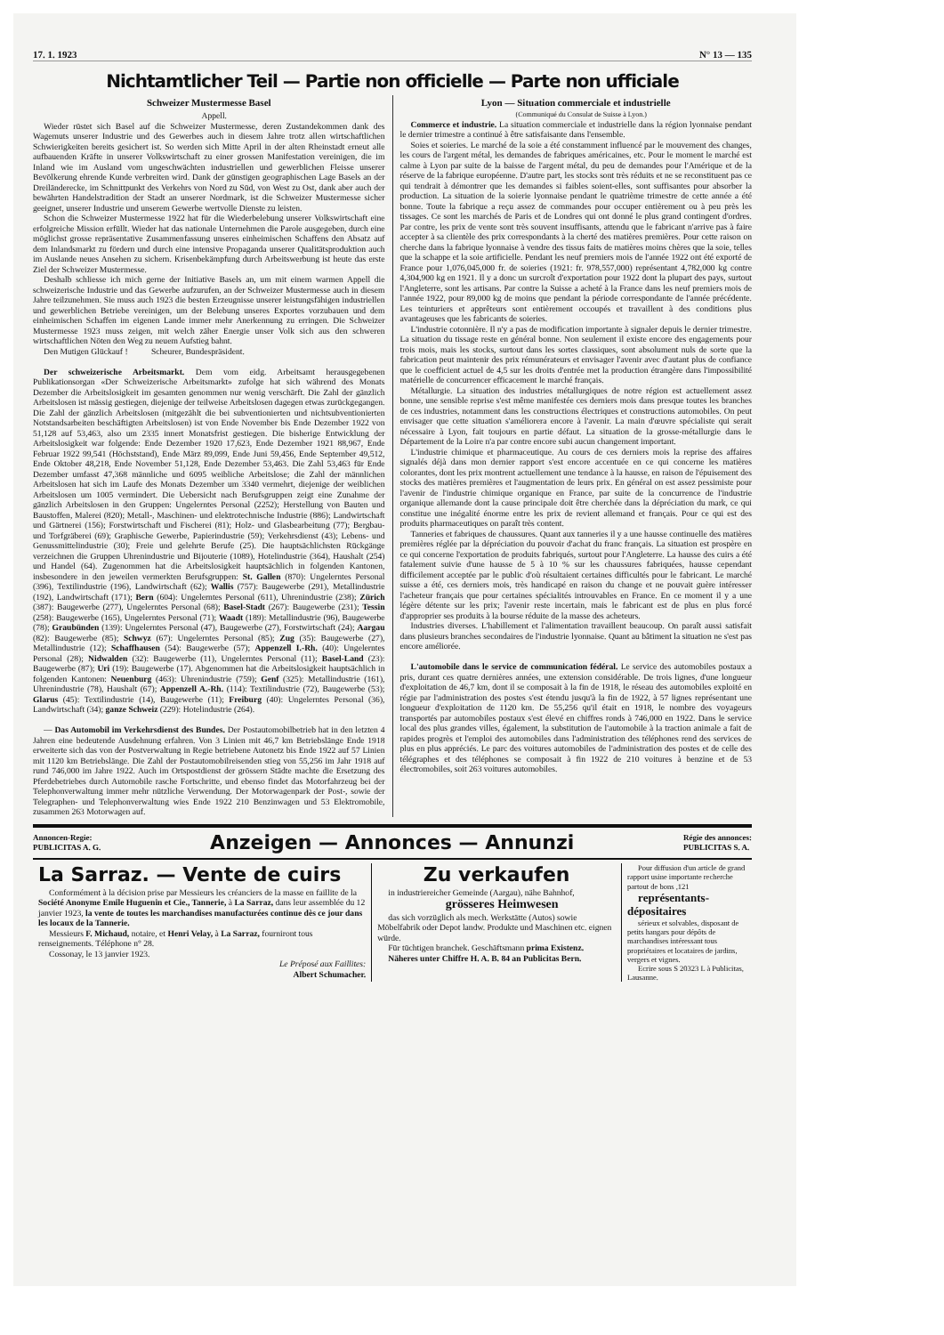17. 1. 1923 N° 13 — 135
Nichtamtlicher Teil — Partie non officielle — Parte non ufficiale
Schweizer Mustermesse Basel
Appell.
Wieder rüstet sich Basel auf die Schweizer Mustermesse, deren Zustandekommen dank des Wagemuts unserer Industrie und des Gewerbes auch in diesem Jahre trotz allen wirtschaftlichen Schwierigkeiten bereits gesichert ist. So werden sich Mitte April in der alten Rheinstadt erneut alle aufbauenden Kräfte in unserer Volkswirtschaft zu einer grossen Manifestation vereinigen, die im Inland wie im Ausland vom ungeschwächten industriellen und gewerblichen Fleisse unserer Bevölkerung ehrende Kunde verbreiten wird. Dank der günstigen geographischen Lage Basels an der Dreiländerecke, im Schnittpunkt des Verkehrs von Nord zu Süd, von West zu Ost, dank aber auch der bewährten Handelstradition der Stadt an unserer Nordmark, ist die Schweizer Mustermesse sicher geeignet, unserer Industrie und unserem Gewerbe wertvolle Dienste zu leisten.
Schon die Schweizer Mustermesse 1922 hat für die Wiederbelebung unserer Volkswirtschaft eine erfolgreiche Mission erfüllt. Wieder hat das nationale Unternehmen die Parole ausgegeben, durch eine möglichst grosse repräsentative Zusammenfassung unseres einheimischen Schaffens den Absatz auf dem Inlandsmarkt zu fördern und durch eine intensive Propaganda unserer Qualitätsproduktion auch im Auslande neues Ansehen zu sichern. Krisenbekämpfung durch Arbeitswerbung ist heute das erste Ziel der Schweizer Mustermesse.
Deshalb schliesse ich mich gerne der Initiative Basels an, um mit einem warmen Appell die schweizerische Industrie und das Gewerbe aufzurufen, an der Schweizer Mustermesse auch in diesem Jahre teilzunehmen. Sie muss auch 1923 die besten Erzeugnisse unserer leistungsfähigen industriellen und gewerblichen Betriebe vereinigen, um der Belebung unseres Exportes vorzubauen und dem einheimischen Schaffen im eigenen Lande immer mehr Anerkennung zu erringen. Die Schweizer Mustermesse 1923 muss zeigen, mit welch zäher Energie unser Volk sich aus den schweren wirtschaftlichen Nöten den Weg zu neuem Aufstieg bahnt.
Den Mutigen Glückauf ! Scheurer, Bundespräsident.
Der schweizerische Arbeitsmarkt. Dem vom eidg. Arbeitsamt herausgegebenen Publikationsorgan «Der Schweizerische Arbeitsmarkt» zufolge hat sich während des Monats Dezember die Arbeitslosigkeit im gesamten genommen nur wenig verschärft. Die Zahl der gänzlich Arbeitslosen ist mässig gestiegen, diejenige der teilweise Arbeitslosen dagegen etwas zurückgegangen. Die Zahl der gänzlich Arbeitslosen (mitgezählt die bei subventionierten und nichtsubventionierten Notstandsarbeiten beschäftigten Arbeitslosen) ist von Ende November bis Ende Dezember 1922 von 51,128 auf 53,463, also um 2335 innert Monatsfrist gestiegen. Die bisherige Entwicklung der Arbeitslosigkeit war folgende: Ende Dezember 1920 17,623, Ende Dezember 1921 88,967, Ende Februar 1922 99,541 (Höchststand), Ende März 89,099, Ende Juni 59,456, Ende September 49,512, Ende Oktober 48,218, Ende November 51,128, Ende Dezember 53,463. Die Zahl 53,463 für Ende Dezember umfasst 47,368 männliche und 6095 weibliche Arbeitslose; die Zahl der männlichen Arbeitslosen hat sich im Laufe des Monats Dezember um 3340 vermehrt, diejenige der weiblichen Arbeitslosen um 1005 vermindert. Die Uebersicht nach Berufsgruppen zeigt eine Zunahme der gänzlich Arbeitslosen in den Gruppen: Ungelerntes Personal (2252); Herstellung von Bauten und Baustoffen, Malerei (820); Metall-, Maschinen- und elektrotechnische Industrie (886); Landwirtschaft und Gärtnerei (156); Forstwirtschaft und Fischerei (81); Holz- und Glasbearbeitung (77); Bergbau- und Torfgräberei (69); Graphische Gewerbe, Papierindustrie (59); Verkehrsdienst (43); Lebens- und Genussmittelindustrie (30); Freie und gelehrte Berufe (25). Die hauptsächlichsten Rückgänge verzeichnen die Gruppen Uhrenindustrie und Bijouterie (1089), Hotelindustrie (364), Haushalt (254) und Handel (64). Zugenommen hat die Arbeitslosigkeit hauptsächlich in folgenden Kantonen, insbesondere in den jeweilen vermerkten Berufsgruppen: St. Gallen (870): Ungelerntes Personal (396), Textilindustrie (196), Landwirtschaft (62); Wallis (757): Baugewerbe (291), Metallindustrie (192), Landwirtschaft (171); Bern (604): Ungelerntes Personal (611), Uhrenindustrie (238); Zürich (387): Baugewerbe (277), Ungelerntes Personal (68); Basel-Stadt (267): Baugewerbe (231); Tessin (258): Baugewerbe (165), Ungelerntes Personal (71); Waadt (189): Metallindustrie (96), Baugewerbe (78); Graubünden (139): Ungelerntes Personal (47), Baugewerbe (27), Forstwirtschaft (24); Aargau (82): Baugewerbe (85); Schwyz (67): Ungelerntes Personal (85); Zug (35): Baugewerbe (27), Metallindustrie (12); Schaffhausen (54): Baugewerbe (57); Appenzell I.-Rh. (40): Ungelerntes Personal (28); Nidwalden (32): Baugewerbe (11), Ungelerntes Personal (11); Basel-Land (23): Baugewerbe (87); Uri (19): Baugewerbe (17). Abgenommen hat die Arbeitslosigkeit hauptsächlich in folgenden Kantonen: Neuenburg (463): Uhrenindustrie (759); Genf (325): Metallindustrie (161), Uhrenindustrie (78), Haushalt (67); Appenzell A.-Rh. (114): Textilindustrie (72), Baugewerbe (53); Glarus (45): Textilindustrie (14), Baugewerbe (11); Freiburg (40): Ungelerntes Personal (36), Landwirtschaft (34); ganze Schweiz (229): Hotelindustrie (264).
— Das Automobil im Verkehrsdienst des Bundes. Der Postautomobilbetrieb hat in den letzten 4 Jahren eine bedeutende Ausdehnung erfahren. Von 3 Linien mit 46,7 km Betriebslänge Ende 1918 erweiterte sich das von der Postverwaltung in Regie betriebene Autonetz bis Ende 1922 auf 57 Linien mit 1120 km Betriebslänge. Die Zahl der Postautomobilreisenden stieg von 55,256 im Jahr 1918 auf rund 746,000 im Jahre 1922. Auch im Ortspostdienst der grössern Städte machte die Ersetzung des Pferdebetriebes durch Automobile rasche Fortschritte, und ebenso findet das Motorfahrzeug bei der Telephonverwaltung immer mehr nützliche Verwendung. Der Motorwagenpark der Post-, sowie der Telegraphen- und Telephonverwaltung wies Ende 1922 210 Benzinwagen und 53 Elektromobile, zusammen 263 Motorwagen auf.
Lyon — Situation commerciale et industrielle
(Communiqué du Consulat de Suisse à Lyon.)
Commerce et industrie. La situation commerciale et industrielle dans la région lyonnaise pendant le dernier trimestre a continué à être satisfaisante dans l'ensemble.
Soies et soieries. Le marché de la soie a été constamment influencé par le mouvement des changes, les cours de l'argent métal, les demandes de fabriques américaines, etc. Pour le moment le marché est calme à Lyon par suite de la baisse de l'argent métal, du peu de demandes pour l'Amérique et de la réserve de la fabrique européenne. D'autre part, les stocks sont très réduits et ne se reconstituent pas ce qui tendrait à démontrer que les demandes si faibles soient-elles, sont suffisantes pour absorber la production. La situation de la soierie lyonnaise pendant le quatrième trimestre de cette année a été bonne. Toute la fabrique a reçu assez de commandes pour occuper entièrement ou à peu près les tissages. Ce sont les marchés de Paris et de Londres qui ont donné le plus grand contingent d'ordres. Par contre, les prix de vente sont très souvent insuffisants, attendu que le fabricant n'arrive pas à faire accepter à sa clientèle des prix correspondants à la cherté des matières premières. Pour cette raison on cherche dans la fabrique lyonnaise à vendre des tissus faits de matières moins chères que la soie, telles que la schappe et la soie artificielle. Pendant les neuf premiers mois de l'année 1922 ont été exporté de France pour 1,076,045,000 fr. de soieries (1921: fr. 978,557,000) représentant 4,782,000 kg contre 4,304,900 kg en 1921. Il y a donc un surcroît d'exportation pour 1922 dont la plupart des pays, surtout l'Angleterre, sont les artisans. Par contre la Suisse a acheté à la France dans les neuf premiers mois de l'année 1922, pour 89,000 kg de moins que pendant la période correspondante de l'année précédente. Les teinturiers et apprêteurs sont entièrement occoupés et travaillent à des conditions plus avantageuses que les fabricants de soieries.
L'industrie cotonnière. Il n'y a pas de modification importante à signaler depuis le dernier trimestre. La situation du tissage reste en général bonne. Non seulement il existe encore des engagements pour trois mois, mais les stocks, surtout dans les sortes classiques, sont absolument nuls de sorte que la fabrication peut maintenir des prix rémunérateurs et envisager l'avenir avec d'autant plus de confiance que le coefficient actuel de 4,5 sur les droits d'entrée met la production étrangère dans l'impossibilité matérielle de concurrencer efficacement le marché français.
Métallurgie. La situation des industries métallurgiques de notre région est actuellement assez bonne, une sensible reprise s'est même manifestée ces derniers mois dans presque toutes les branches de ces industries, notamment dans les constructions électriques et constructions automobiles. On peut envisager que cette situation s'améliorera encore à l'avenir. La main d'œuvre spécialiste qui serait nécessaire à Lyon, fait toujours en partie défaut. La situation de la grosse-métallurgie dans le Département de la Loire n'a par contre encore subi aucun changement important.
L'industrie chimique et pharmaceutique. Au cours de ces derniers mois la reprise des affaires signalés déjà dans mon dernier rapport s'est encore accentuée en ce qui concerne les matières colorantes, dont les prix montrent actuellement une tendance à la hausse, en raison de l'épuisement des stocks des matières premières et l'augmentation de leurs prix. En général on est assez pessimiste pour l'avenir de l'industrie chimique organique en France, par suite de la concurrence de l'industrie organique allemande dont la cause principale doit être cherchée dans la dépréciation du mark, ce qui constitue une inégalité énorme entre les prix de revient allemand et français. Pour ce qui est des produits pharmaceutiques on paraît très content.
Tanneries et fabriques de chaussures. Quant aux tanneries il y a une hausse continuelle des matières premières réglée par la dépréciation du pouvoir d'achat du franc français. La situation est prospère en ce qui concerne l'exportation de produits fabriqués, surtout pour l'Angleterre. La hausse des cuirs a été fatalement suivie d'une hausse de 5 à 10 % sur les chaussures fabriquées, hausse cependant difficilement acceptée par le public d'où résultaient certaines difficultés pour le fabricant. Le marché suisse a été, ces derniers mois, très handicapé en raison du change et ne pouvait guère intéresser l'acheteur français que pour certaines spécialités introuvables en France. En ce moment il y a une légère détente sur les prix; l'avenir reste incertain, mais le fabricant est de plus en plus forcé d'approprier ses produits à la bourse réduite de la masse des acheteurs.
Industries diverses. L'habillement et l'alimentation travaillent beaucoup. On paraît aussi satisfait dans plusieurs branches secondaires de l'industrie lyonnaise. Quant au bâtiment la situation ne s'est pas encore améliorée.
L'automobile dans le service de communication fédéral. Le service des automobiles postaux a pris, durant ces quatre dernières années, une extension considérable. De trois lignes, d'une longueur d'exploitation de 46,7 km, dont il se composait à la fin de 1918, le réseau des automobiles exploité en régie par l'administration des postes s'est étendu jusqu'à la fin de 1922, à 57 lignes représentant une longueur d'exploitation de 1120 km. De 55,256 qu'il était en 1918, le nombre des voyageurs transportés par automobiles postaux s'est élevé en chiffres ronds à 746,000 en 1922. Dans le service local des plus grandes villes, également, la substitution de l'automobile à la traction animale a fait de rapides progrès et l'emploi des automobiles dans l'administration des téléphones rend des services de plus en plus appréciés. Le parc des voitures automobiles de l'administration des postes et de celle des télégraphes et des téléphones se composait à fin 1922 de 210 voitures à benzine et de 53 électromobiles, soit 263 voitures automobiles.
Annoncen-Regie:
PUBLICITAS A. G.
Anzeigen — Annonces — Annunzi
Régie des annonces:
PUBLICITAS S. A.
La Sarraz. — Vente de cuirs
Conformément à la décision prise par Messieurs les créanciers de la masse en faillite de la Société Anonyme Emile Huguenin et Cie., Tannerie, à La Sarraz, dans leur assemblée du 12 janvier 1923, la vente de toutes les marchandises manufacturées continue dès ce jour dans les locaux de la Tannerie.
Messieurs F. Michaud, notaire, et Henri Velay, à La Sarraz, fourniront tous renseignements. Téléphone n° 28.
Cossonay, le 13 janvier 1923.
Le Préposé aux Faillites:
Albert Schumacher.
Zu verkaufen
in industriereicher Gemeinde (Aargau), nähe Bahnhof,
grösseres Heimwesen
das sich vorzüglich als mech. Werkstätte (Autos) sowie Möbelfabrik oder Depot landw. Produkte und Maschinen etc. eignen würde.
Für tüchtigen branchek. Geschäftsmann prima Existenz.
Näheres unter Chiffre H. A. B. 84 an Publicitas Bern.
Pour diffusion d'un article de grand rapport usine importante recherche partout de bons ,121
représentants-dépositaires
sérieux et solvables, disposant de petits hangars pour dépôts de marchandises intéressant tous propriétaires et locataires de jardins, vergers et vignes.
Ecrire sous S 20323 L à Publicitas, Lausanne.